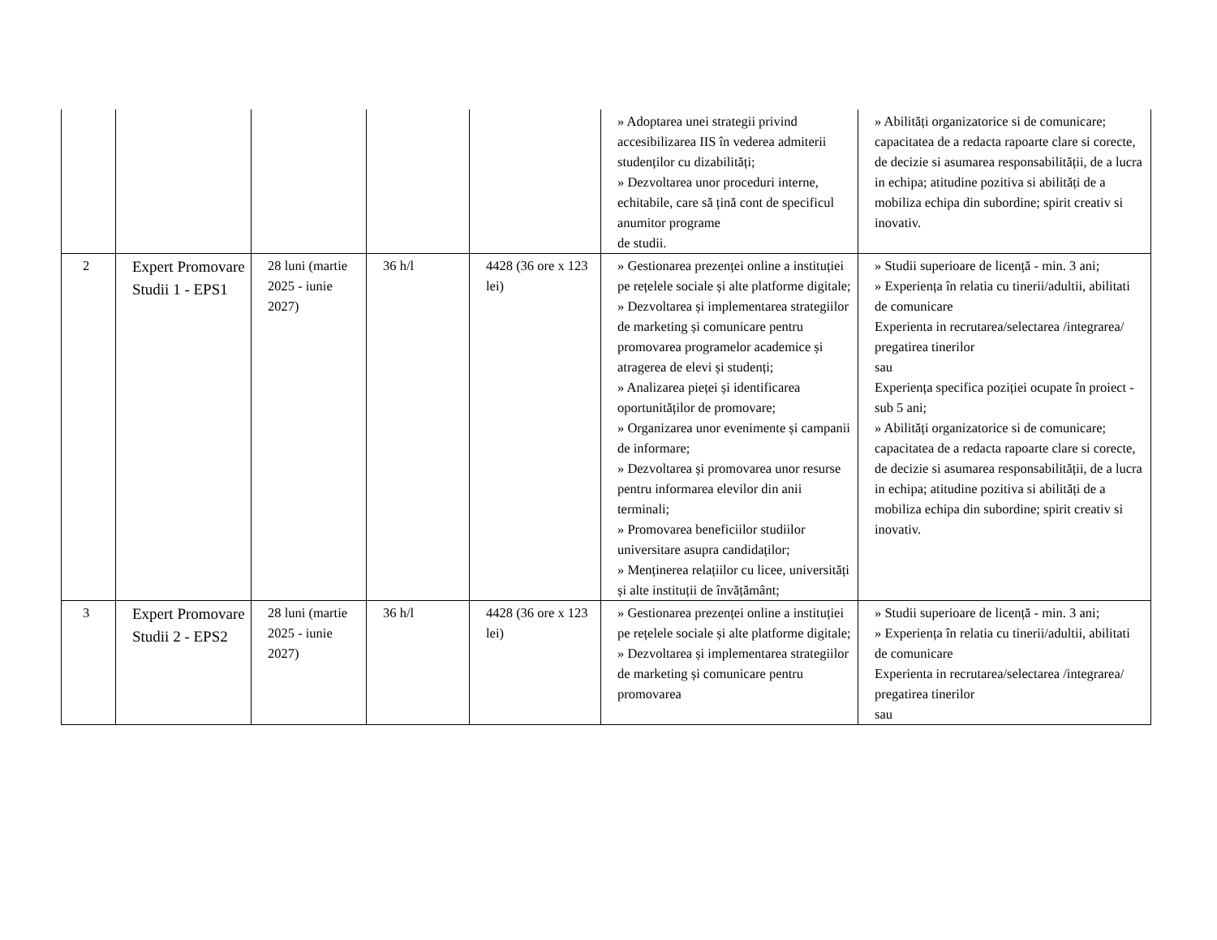| | | | | | » Adoptarea unei strategii privind accesibilizarea IIS în vederea admiterii studenților cu dizabilități; » Dezvoltarea unor proceduri interne, echitabile, care să țină cont de specificul anumitor programe de studii. | » Abilități organizatorice si de comunicare; capacitatea de a redacta rapoarte clare si corecte, de decizie si asumarea responsabilității, de a lucra in echipa; atitudine pozitiva si abilități de a mobiliza echipa din subordine; spirit creativ si inovativ. |
| 2 | Expert Promovare Studii 1 - EPS1 | 28 luni (martie 2025 - iunie 2027) | 36 h/l | 4428 (36 ore x 123 lei) | » Gestionarea prezenței online a instituției pe rețelele sociale și alte platforme digitale; » Dezvoltarea și implementarea strategiilor de marketing și comunicare pentru promovarea programelor academice și atragerea de elevi și studenți; » Analizarea pieței și identificarea oportunităților de promovare; » Organizarea unor evenimente și campanii de informare; » Dezvoltarea și promovarea unor resurse pentru informarea elevilor din anii terminali; » Promovarea beneficiilor studiilor universitare asupra candidaților; » Menținerea relațiilor cu licee, universități și alte instituții de învățământ; | » Studii superioare de licență - min. 3 ani; » Experiența în relatia cu tinerii/adultii, abilitati de comunicare Experienta in recrutarea/selectarea /integrarea/ pregatirea tinerilor sau Experiența specifica poziției ocupate în proiect - sub 5 ani; » Abilități organizatorice si de comunicare; capacitatea de a redacta rapoarte clare si corecte, de decizie si asumarea responsabilității, de a lucra in echipa; atitudine pozitiva si abilități de a mobiliza echipa din subordine; spirit creativ si inovativ. |
| 3 | Expert Promovare Studii 2 - EPS2 | 28 luni (martie 2025 - iunie 2027) | 36 h/l | 4428 (36 ore x 123 lei) | » Gestionarea prezenței online a instituției pe rețelele sociale și alte platforme digitale; » Dezvoltarea și implementarea strategiilor de marketing și comunicare pentru promovarea | » Studii superioare de licență - min. 3 ani; » Experiența în relatia cu tinerii/adultii, abilitati de comunicare Experienta in recrutarea/selectarea /integrarea/ pregatirea tinerilor sau |